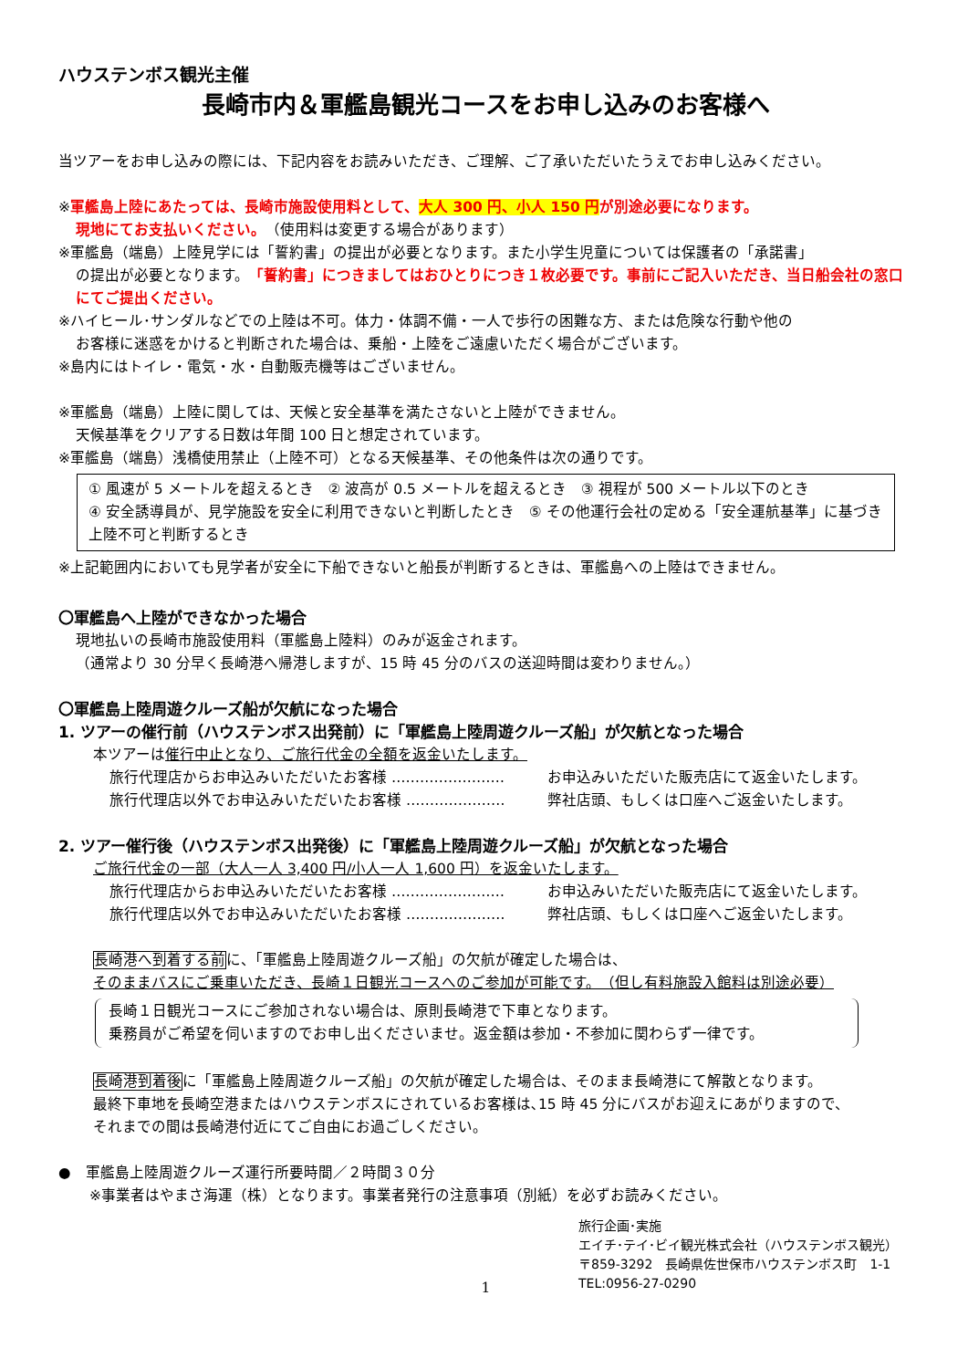ハウステンボス観光主催
長崎市内＆軍艦島観光コースをお申し込みのお客様へ
当ツアーをお申し込みの際には、下記内容をお読みいただき、ご理解、ご了承いただいたうえでお申し込みください。
※軍艦島上陸にあたっては、長崎市施設使用料として、大人 300 円、小人 150 円が別途必要になります。
現地にてお支払いください。（使用料は変更する場合があります）
※軍艦島（端島）上陸見学には「誓約書」の提出が必要となります。また小学生児童については保護者の「承諾書」
の提出が必要となります。「誓約書」につきましてはおひとりにつき１枚必要です。事前にご記入いただき、当日船会社の窓口にてご提出ください。
※ハイヒール･サンダルなどでの上陸は不可。体力・体調不備・一人で歩行の困難な方、または危険な行動や他の
お客様に迷惑をかけると判断された場合は、乗船・上陸をご遠慮いただく場合がございます。
※島内にはトイレ・電気・水・自動販売機等はございません。
※軍艦島（端島）上陸に関しては、天候と安全基準を満たさないと上陸ができません。
天候基準をクリアする日数は年間 100 日と想定されています。
※軍艦島（端島）浅橋使用禁止（上陸不可）となる天候基準、その他条件は次の通りです。
① 風速が 5 メートルを超えるとき　② 波高が 0.5 メートルを超えるとき　③ 視程が 500 メートル以下のとき
④ 安全誘導員が、見学施設を安全に利用できないと判断したとき　⑤ その他運行会社の定める「安全運航基準」に基づき上陸不可と判断するとき
※上記範囲内においても見学者が安全に下船できないと船長が判断するときは、軍艦島への上陸はできません。
〇軍艦島へ上陸ができなかった場合
現地払いの長崎市施設使用料（軍艦島上陸料）のみが返金されます。
（通常より 30 分早く長崎港へ帰港しますが、15 時 45 分のバスの送迎時間は変わりません。）
〇軍艦島上陸周遊クルーズ船が欠航になった場合
1. ツアーの催行前（ハウステンボス出発前）に「軍艦島上陸周遊クルーズ船」が欠航となった場合
本ツアーは催行中止となり、ご旅行代金の全額を返金いたします。
旅行代理店からお申込みいただいたお客様 …………………… お申込みいただいた販売店にて返金いたします。
旅行代理店以外でお申込みいただいたお客様 ………………… 弊社店頭、もしくは口座へご返金いたします。
2. ツアー催行後（ハウステンボス出発後）に「軍艦島上陸周遊クルーズ船」が欠航となった場合
ご旅行代金の一部（大人一人 3,400 円/小人一人 1,600 円）を返金いたします。
旅行代理店からお申込みいただいたお客様 …………………… お申込みいただいた販売店にて返金いたします。
旅行代理店以外でお申込みいただいたお客様 ………………… 弊社店頭、もしくは口座へご返金いたします。
長崎港へ到着する前に、「軍艦島上陸周遊クルーズ船」の欠航が確定した場合は、
そのままバスにご乗車いただき、長崎１日観光コースへのご参加が可能です。　（但し有料施設入館料は別途必要）
長崎１日観光コースにご参加されない場合は、原則長崎港で下車となります。
乗務員がご希望を伺いますのでお申し出くださいませ。返金額は参加・不参加に関わらず一律です。
長崎港到着後に「軍艦島上陸周遊クルーズ船」の欠航が確定した場合は、そのまま長崎港にて解散となります。
最終下車地を長崎空港またはハウステンボスにされているお客様は､15 時 45 分にバスがお迎えにあがりますので、
それまでの間は長崎港付近にてご自由にお過ごしください。
●　軍艦島上陸周遊クルーズ運行所要時間／２時間３０分
※事業者はやまさ海運（株）となります。事業者発行の注意事項（別紙）を必ずお読みください。
旅行企画･実施
エイチ･テイ･ビイ観光株式会社（ハウステンボス観光）
〒859-3292　長崎県佐世保市ハウステンボス町　1-1
TEL:0956-27-0290
1